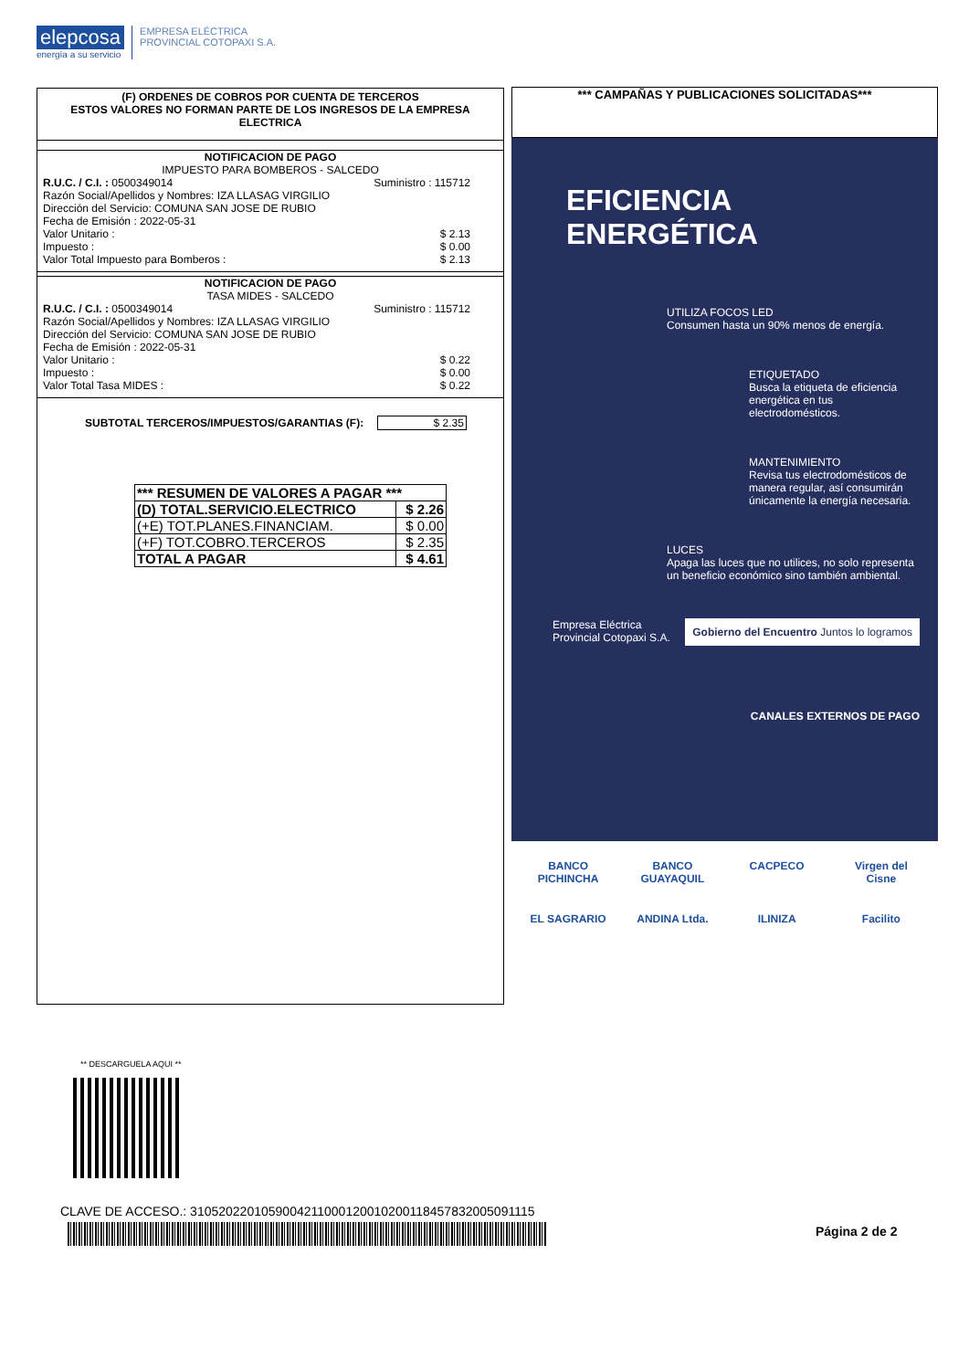elepcosa
energía a su servicio
EMPRESA ELÉCTRICA
PROVINCIAL COTOPAXI S.A.
(F) ORDENES DE COBROS POR CUENTA DE TERCEROS
ESTOS VALORES NO FORMAN PARTE DE LOS INGRESOS DE LA EMPRESA ELECTRICA
NOTIFICACION DE PAGO
IMPUESTO PARA BOMBEROS - SALCEDO
R.U.C. / C.I. : 0500349014 Suministro : 115712
Razón Social/Apellidos y Nombres: IZA LLASAG VIRGILIO
Dirección del Servicio: COMUNA SAN JOSE DE RUBIO
Fecha de Emisión : 2022-05-31
Valor Unitario : $ 2.13
Impuesto : $ 0.00
Valor Total Impuesto para Bomberos : $ 2.13
NOTIFICACION DE PAGO
TASA MIDES - SALCEDO
R.U.C. / C.I. : 0500349014 Suministro : 115712
Razón Social/Apellidos y Nombres: IZA LLASAG VIRGILIO
Dirección del Servicio: COMUNA SAN JOSE DE RUBIO
Fecha de Emisión : 2022-05-31
Valor Unitario : $ 0.22
Impuesto : $ 0.00
Valor Total Tasa MIDES : $ 0.22
SUBTOTAL TERCEROS/IMPUESTOS/GARANTIAS (F): $ 2.35
| *** RESUMEN DE VALORES A PAGAR *** | |
| (D) TOTAL.SERVICIO.ELECTRICO | $ 2.26 |
| (+E) TOT.PLANES.FINANCIAM. | $ 0.00 |
| (+F) TOT.COBRO.TERCEROS | $ 2.35 |
| TOTAL A PAGAR | $ 4.61 |
*** CAMPAÑAS Y PUBLICACIONES SOLICITADAS***
EFICIENCIA
ENERGÉTICA
UTILIZA FOCOS LED
Consumen hasta un 90% menos de energía.
ETIQUETADO
Busca la etiqueta de eficiencia energética en tus electrodomésticos.
MANTENIMIENTO
Revisa tus electrodomésticos de manera regular, así consumirán únicamente la energía necesaria.
LUCES
Apaga las luces que no utilices, no solo representa un beneficio económico sino también ambiental.
Empresa Eléctrica
Provincial Cotopaxi S.A. Gobierno del Encuentro Juntos lo logramos
CANALES EXTERNOS DE PAGO
BANCO PICHINCHA BANCO GUAYAQUIL CACPECO Virgen del Cisne EL SAGRARIO ANDINA Ltda. ILINIZA Facilito
** DESCARGUELA AQUI **
CLAVE DE ACCESO.: 3105202201059004211000120010200118457832005091115
Página 2 de 2